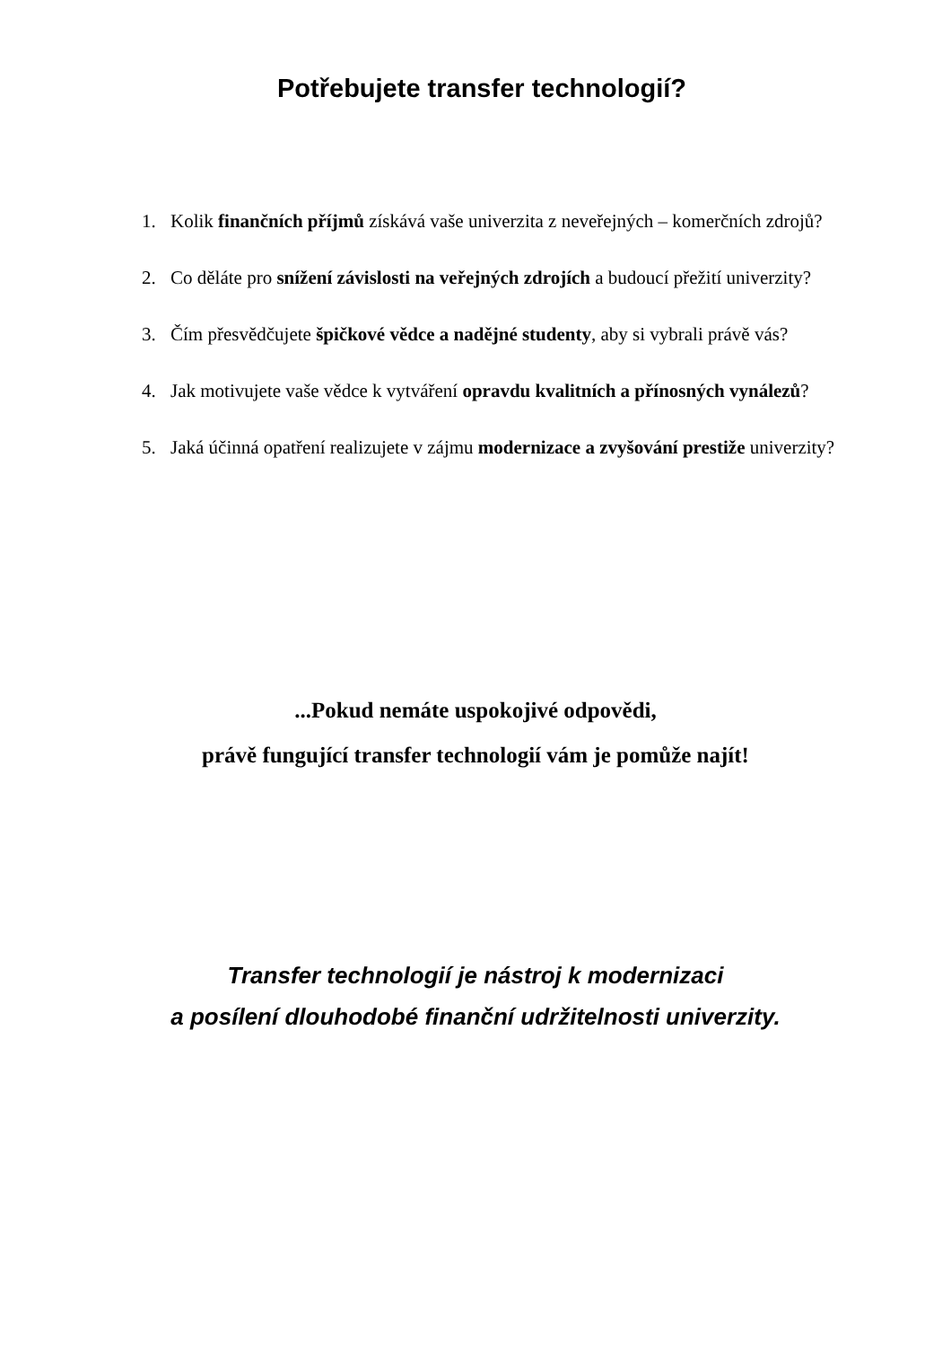Potřebujete transfer technologií?
1. Kolik finančních příjmů získává vaše univerzita z neveřejných – komerčních zdrojů?
2. Co děláte pro snížení závislosti na veřejných zdrojích a budoucí přežití univerzity?
3. Čím přesvědčujete špičkové vědce a nadějné studenty, aby si vybrali právě vás?
4. Jak motivujete vaše vědce k vytváření opravdu kvalitních a přínosných vynálezů?
5. Jaká účinná opatření realizujete v zájmu modernizace a zvyšování prestiže univerzity?
...Pokud nemáte uspokojivé odpovědi,
právě fungující transfer technologií vám je pomůže najít!
Transfer technologií je nástroj k modernizaci
a posílení dlouhodobé finanční udržitelnosti univerzity.